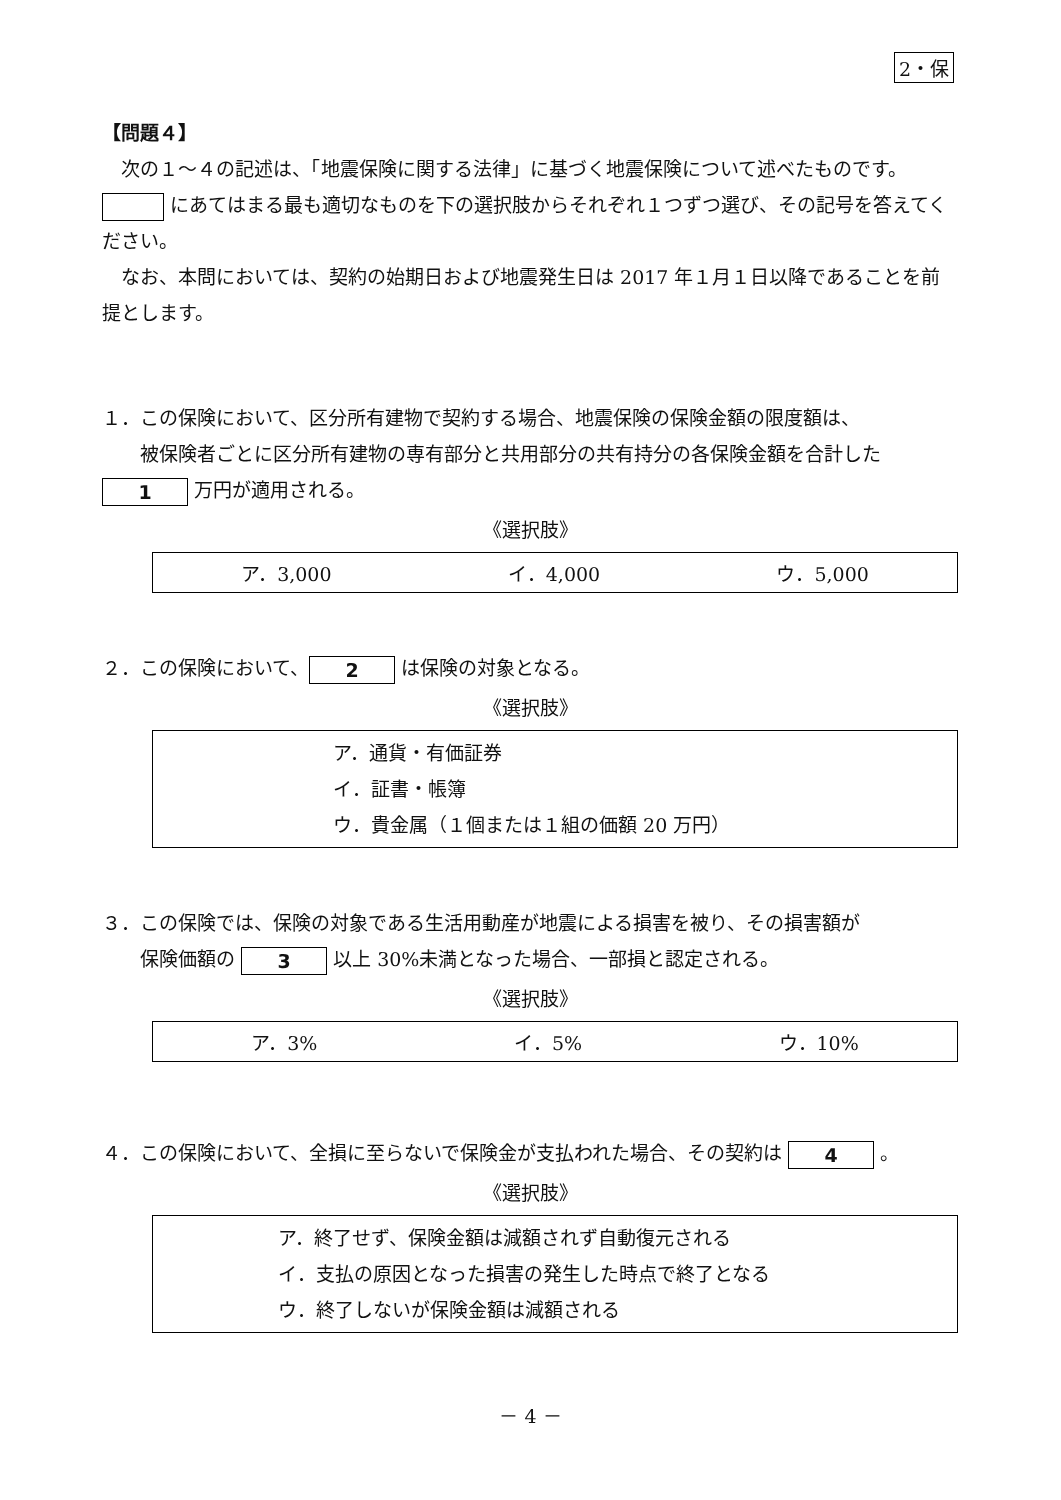2・保
【問題４】
　次の１～４の記述は、「地震保険に関する法律」に基づく地震保険について述べたものです。 にあてはまる最も適切なものを下の選択肢からそれぞれ１つずつ選び、その記号を答えてください。
　なお、本問においては、契約の始期日および地震発生日は 2017 年１月１日以降であることを前提とします。
１．この保険において、区分所有建物で契約する場合、地震保険の保険金額の限度額は、
　　被保険者ごとに区分所有建物の専有部分と共用部分の共有持分の各保険金額を合計した 1 万円が適用される。
《選択肢》
ア．3,000 イ．4,000 ウ．5,000
２．この保険において、 2 は保険の対象となる。
《選択肢》
ア．通貨・有価証券
イ．証書・帳簿
ウ．貴金属（１個または１組の価額 20 万円）
３．この保険では、保険の対象である生活用動産が地震による損害を被り、その損害額が
　　保険価額の 3 以上 30%未満となった場合、一部損と認定される。
《選択肢》
ア．3% イ．5% ウ．10%
４．この保険において、全損に至らないで保険金が支払われた場合、その契約は 4 。
《選択肢》
ア．終了せず、保険金額は減額されず自動復元される
イ．支払の原因となった損害の発生した時点で終了となる
ウ．終了しないが保険金額は減額される
－ 4 －